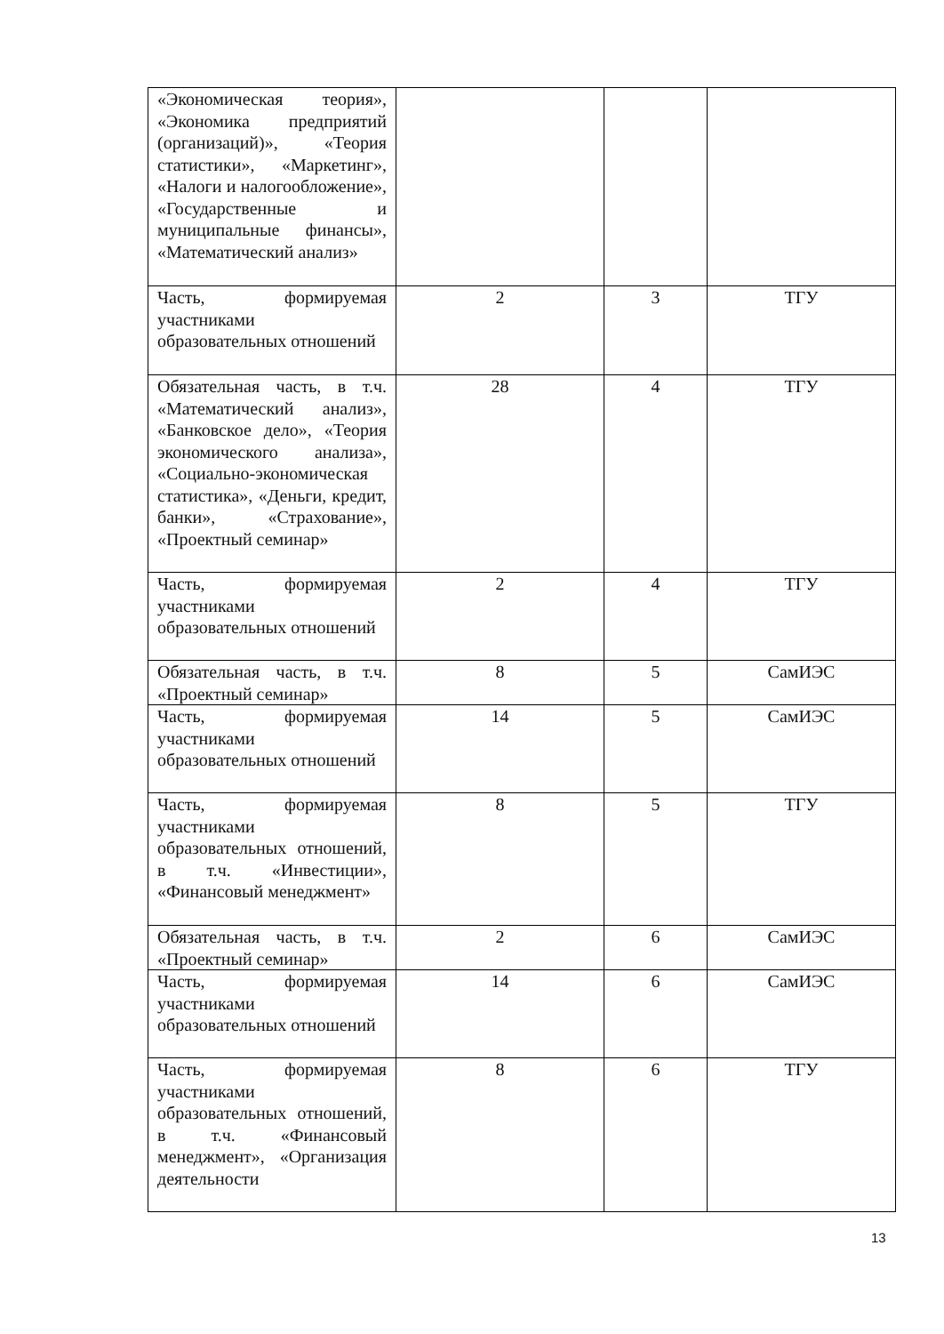| «Экономическая теория», «Экономика предприятий (организаций)», «Теория статистики», «Маркетинг», «Налоги и налогообложение», «Государственные и муниципальные финансы», «Математический анализ» | | | |
| Часть, формируемая участниками образовательных отношений | 2 | 3 | ТГУ |
| Обязательная часть, в т.ч. «Математический анализ», «Банковское дело», «Теория экономического анализа», «Социально-экономическая статистика», «Деньги, кредит, банки», «Страхование», «Проектный семинар» | 28 | 4 | ТГУ |
| Часть, формируемая участниками образовательных отношений | 2 | 4 | ТГУ |
| Обязательная часть, в т.ч. «Проектный семинар» | 8 | 5 | СамИЭС |
| Часть, формируемая участниками образовательных отношений | 14 | 5 | СамИЭС |
| Часть, формируемая участниками образовательных отношений, в т.ч. «Инвестиции», «Финансовый менеджмент» | 8 | 5 | ТГУ |
| Обязательная часть, в т.ч. «Проектный семинар» | 2 | 6 | СамИЭС |
| Часть, формируемая участниками образовательных отношений | 14 | 6 | СамИЭС |
| Часть, формируемая участниками образовательных отношений, в т.ч. «Финансовый менеджмент», «Организация деятельности | 8 | 6 | ТГУ |
13